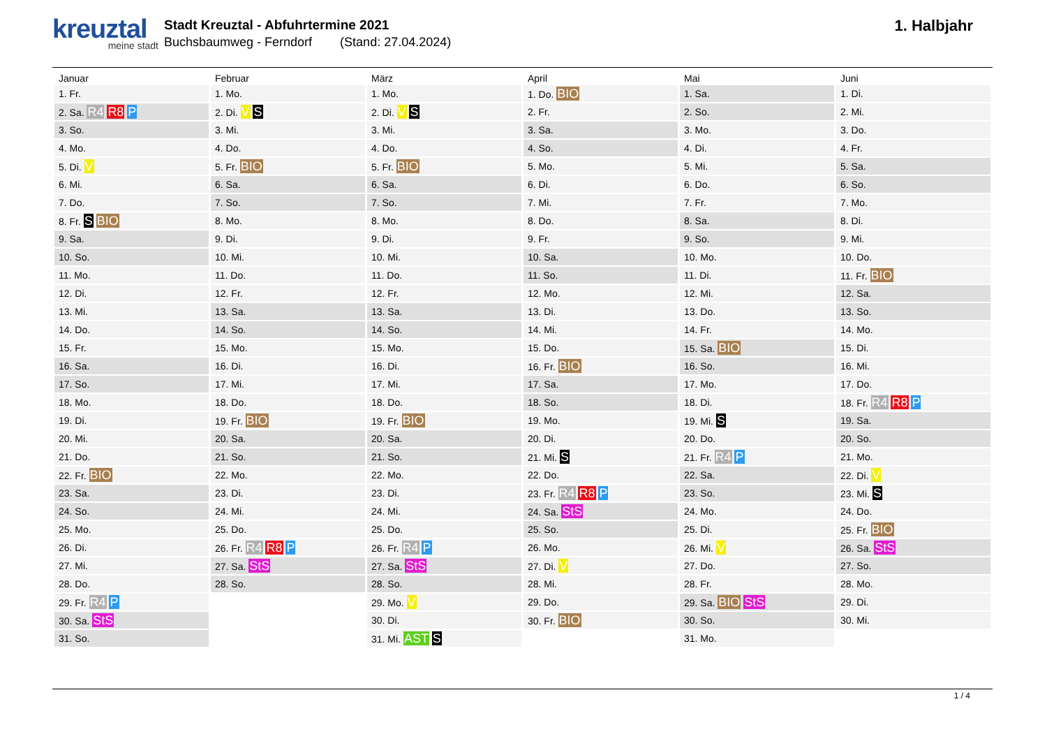kreuztal
meine stadt
Stadt Kreuztal - Abfuhrtermine 2021
Buchsbaumweg - Ferndorf (Stand: 27.04.2024)
1. Halbjahr
| Januar | Februar | März | April | Mai | Juni |
| --- | --- | --- | --- | --- | --- |
| 1. Fr. | 1. Mo. | 1. Mo. | 1. Do. BIO | 1. Sa. | 1. Di. |
| 2. Sa. R4 R8 P | 2. Di. V S | 2. Di. V S | 2. Fr. | 2. So. | 2. Mi. |
| 3. So. | 3. Mi. | 3. Mi. | 3. Sa. | 3. Mo. | 3. Do. |
| 4. Mo. | 4. Do. | 4. Do. | 4. So. | 4. Di. | 4. Fr. |
| 5. Di. V | 5. Fr. BIO | 5. Fr. BIO | 5. Mo. | 5. Mi. | 5. Sa. |
| 6. Mi. | 6. Sa. | 6. Sa. | 6. Di. | 6. Do. | 6. So. |
| 7. Do. | 7. So. | 7. So. | 7. Mi. | 7. Fr. | 7. Mo. |
| 8. Fr. S BIO | 8. Mo. | 8. Mo. | 8. Do. | 8. Sa. | 8. Di. |
| 9. Sa. | 9. Di. | 9. Di. | 9. Fr. | 9. So. | 9. Mi. |
| 10. So. | 10. Mi. | 10. Mi. | 10. Sa. | 10. Mo. | 10. Do. |
| 11. Mo. | 11. Do. | 11. Do. | 11. So. | 11. Di. | 11. Fr. BIO |
| 12. Di. | 12. Fr. | 12. Fr. | 12. Mo. | 12. Mi. | 12. Sa. |
| 13. Mi. | 13. Sa. | 13. Sa. | 13. Di. | 13. Do. | 13. So. |
| 14. Do. | 14. So. | 14. So. | 14. Mi. | 14. Fr. | 14. Mo. |
| 15. Fr. | 15. Mo. | 15. Mo. | 15. Do. | 15. Sa. BIO | 15. Di. |
| 16. Sa. | 16. Di. | 16. Di. | 16. Fr. BIO | 16. So. | 16. Mi. |
| 17. So. | 17. Mi. | 17. Mi. | 17. Sa. | 17. Mo. | 17. Do. |
| 18. Mo. | 18. Do. | 18. Do. | 18. So. | 18. Di. | 18. Fr. R4 R8 P |
| 19. Di. | 19. Fr. BIO | 19. Fr. BIO | 19. Mo. | 19. Mi. S | 19. Sa. |
| 20. Mi. | 20. Sa. | 20. Sa. | 20. Di. | 20. Do. | 20. So. |
| 21. Do. | 21. So. | 21. So. | 21. Mi. S | 21. Fr. R4 P | 21. Mo. |
| 22. Fr. BIO | 22. Mo. | 22. Mo. | 22. Do. | 22. Sa. | 22. Di. V |
| 23. Sa. | 23. Di. | 23. Di. | 23. Fr. R4 R8 P | 23. So. | 23. Mi. S |
| 24. So. | 24. Mi. | 24. Mi. | 24. Sa. StS | 24. Mo. | 24. Do. |
| 25. Mo. | 25. Do. | 25. Do. | 25. So. | 25. Di. | 25. Fr. BIO |
| 26. Di. | 26. Fr. R4 R8 P | 26. Fr. R4 P | 26. Mo. | 26. Mi. V | 26. Sa. StS |
| 27. Mi. | 27. Sa. StS | 27. Sa. StS | 27. Di. V | 27. Do. | 27. So. |
| 28. Do. | 28. So. | 28. So. | 28. Mi. | 28. Fr. | 28. Mo. |
| 29. Fr. R4 P | | 29. Mo. V | 29. Do. | 29. Sa. BIO StS | 29. Di. |
| 30. Sa. StS | | 30. Di. | 30. Fr. BIO | 30. So. | 30. Mi. |
| 31. So. | | 31. Mi. AST S | | 31. Mo. | |
1 / 4